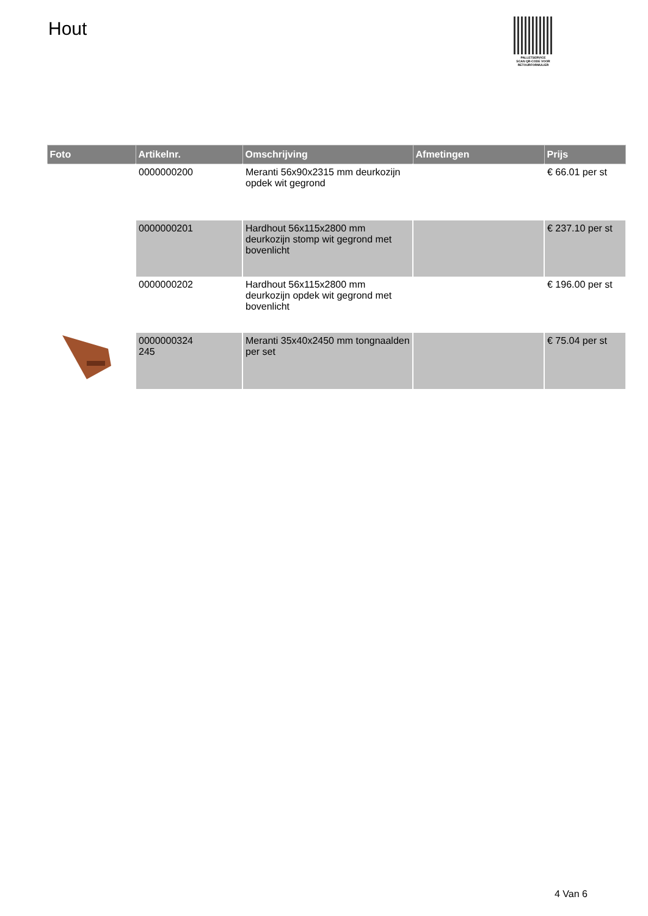Hout
PALLETSERVICE
SCAN QR-CODE VOOR
RETOURFORMULIER
| Foto | Artikelnr. | Omschrijving | Afmetingen | Prijs |
| --- | --- | --- | --- | --- |
| | 0000000200 | Meranti 56x90x2315 mm deurkozijn opdek wit gegrond | | € 66.01 per st |
| | 0000000201 | Hardhout 56x115x2800 mm deurkozijn stomp wit gegrond met bovenlicht | | € 237.10 per st |
| | 0000000202 | Hardhout 56x115x2800 mm deurkozijn opdek wit gegrond met bovenlicht | | € 196.00 per st |
| | 0000000324 245 | Meranti 35x40x2450 mm tongnaalden per set | | € 75.04 per st |
4 Van 6